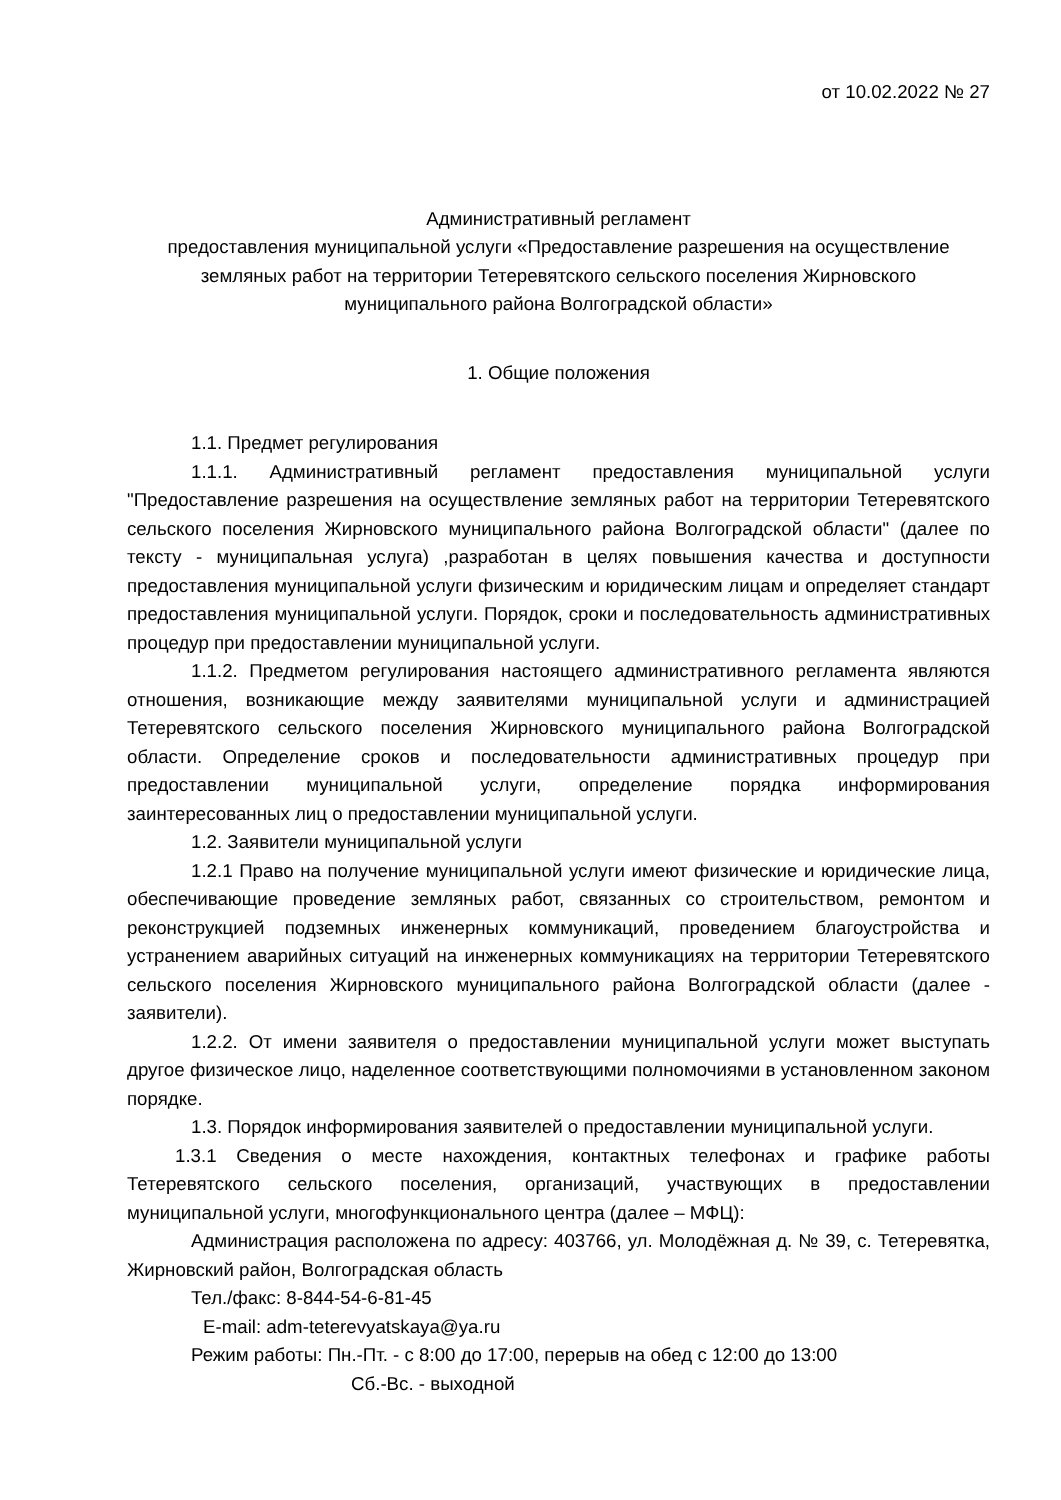от 10.02.2022 № 27
Административный регламент
предоставления муниципальной услуги «Предоставление разрешения на осуществление земляных работ на территории Тетеревятского сельского поселения Жирновского муниципального района Волгоградской области»
1. Общие положения
1.1. Предмет регулирования
1.1.1. Административный регламент предоставления муниципальной услуги "Предоставление разрешения на осуществление земляных работ на территории Тетеревятского сельского поселения Жирновского муниципального района Волгоградской области" (далее по тексту - муниципальная услуга) ,разработан в целях повышения качества и доступности предоставления муниципальной услуги физическим и юридическим лицам и определяет стандарт предоставления муниципальной услуги. Порядок, сроки и последовательность административных процедур при предоставлении муниципальной услуги.
1.1.2. Предметом регулирования настоящего административного регламента являются отношения, возникающие между заявителями муниципальной услуги и администрацией Тетеревятского сельского поселения Жирновского муниципального района Волгоградской области. Определение сроков и последовательности административных процедур при предоставлении муниципальной услуги, определение порядка информирования заинтересованных лиц о предоставлении муниципальной услуги.
1.2. Заявители муниципальной услуги
1.2.1 Право на получение муниципальной услуги имеют физические и юридические лица, обеспечивающие проведение земляных работ, связанных со строительством, ремонтом и реконструкцией подземных инженерных коммуникаций, проведением благоустройства и устранением аварийных ситуаций на инженерных коммуникациях на территории Тетеревятского сельского поселения Жирновского муниципального района Волгоградской области (далее - заявители).
1.2.2. От имени заявителя о предоставлении муниципальной услуги может выступать другое физическое лицо, наделенное соответствующими полномочиями в установленном законом порядке.
1.3. Порядок информирования заявителей о предоставлении муниципальной услуги.
1.3.1 Сведения о месте нахождения, контактных телефонах и графике работы Тетеревятского сельского поселения, организаций, участвующих в предоставлении муниципальной услуги, многофункционального центра (далее – МФЦ):
Администрация расположена по адресу: 403766, ул. Молодёжная д. № 39, с. Тетеревятка, Жирновский район, Волгоградская область
Тел./факс: 8-844-54-6-81-45
E-mail: adm-teterevyatskaya@ya.ru
Режим работы: Пн.-Пт. - с 8:00 до 17:00, перерыв на обед с 12:00 до 13:00
Сб.-Вс. - выходной